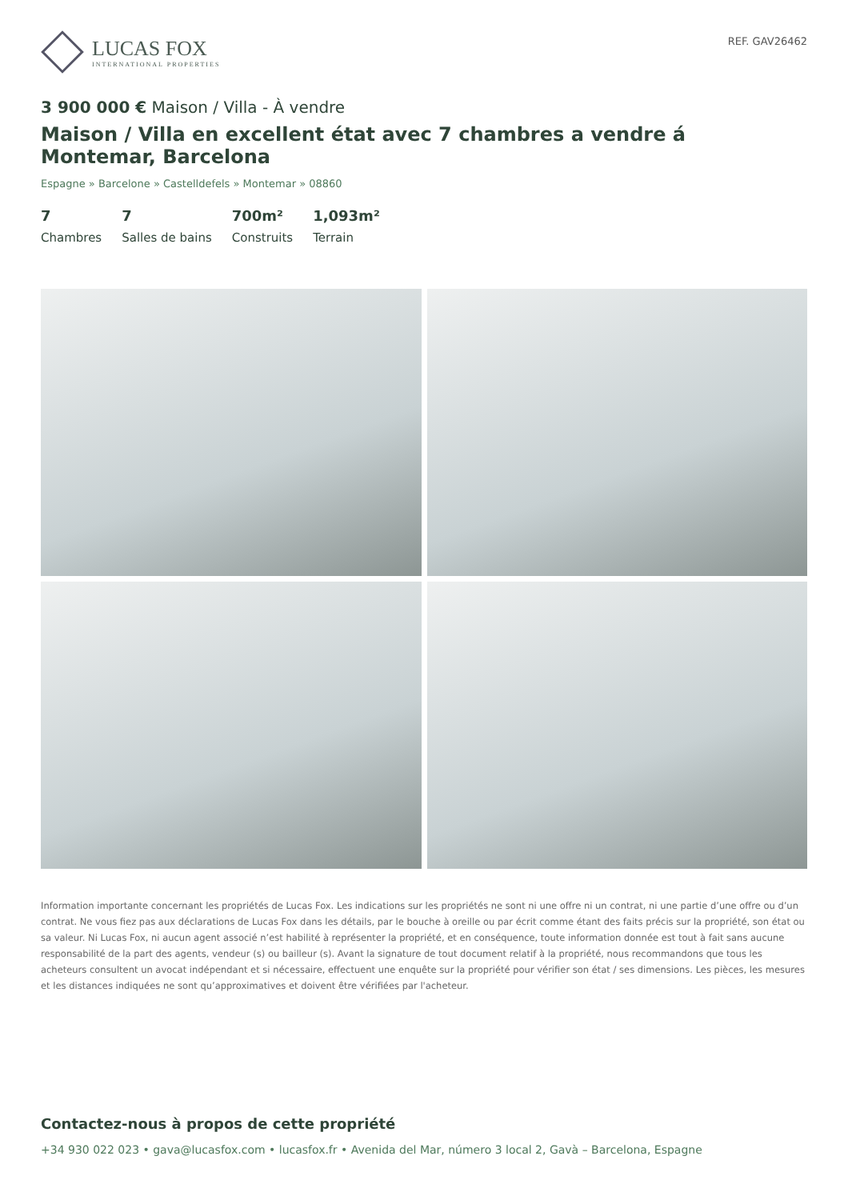LUCAS FOX
INTERNATIONAL PROPERTIES
REF. GAV26462
3 900 000 € Maison / Villa - À vendre
Maison / Villa en excellent état avec 7 chambres a vendre á Montemar, Barcelona
Espagne » Barcelone » Castelldefels » Montemar » 08860
7
Chambres
7
Salles de bains
700m²
Construits
1,093m²
Terrain
Information importante concernant les propriétés de Lucas Fox. Les indications sur les propriétés ne sont ni une offre ni un contrat, ni une partie d’une offre ou d’un contrat. Ne vous fiez pas aux déclarations de Lucas Fox dans les détails, par le bouche à oreille ou par écrit comme étant des faits précis sur la propriété, son état ou sa valeur. Ni Lucas Fox, ni aucun agent associé n’est habilité à représenter la propriété, et en conséquence, toute information donnée est tout à fait sans aucune responsabilité de la part des agents, vendeur (s) ou bailleur (s). Avant la signature de tout document relatif à la propriété, nous recommandons que tous les acheteurs consultent un avocat indépendant et si nécessaire, effectuent une enquête sur la propriété pour vérifier son état / ses dimensions. Les pièces, les mesures et les distances indiquées ne sont qu’approximatives et doivent être vérifiées par l'acheteur.
Contactez-nous à propos de cette propriété
+34 930 022 023 • gava@lucasfox.com • lucasfox.fr • Avenida del Mar, número 3 local 2, Gavà – Barcelona, Espagne